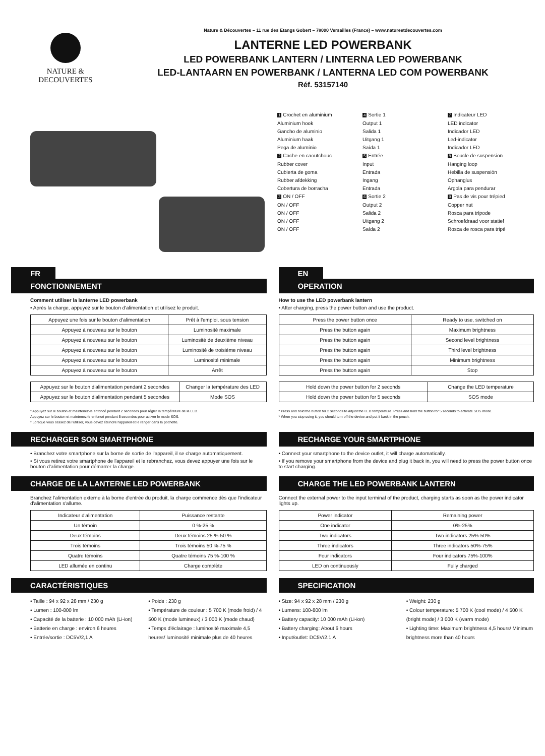NATURE &
DECOUVERTES
Nature & Découvertes – 11 rue des Etangs Gobert – 78000 Versailles (France) – www.natureetdecouvertes.com
LANTERNE LED POWERBANK
LED POWERBANK LANTERN / LINTERNA LED POWERBANK
LED-LANTAARN EN POWERBANK / LANTERNA LED COM POWERBANK
Réf. 53157140
1 Crochet en aluminium
Aluminium hook
Gancho de aluminio
Aluminium haak
Pega de alumínio
2 Cache en caoutchouc
Rubber cover
Cubierta de goma
Rubber afdekking
Cobertura de borracha
3 ON / OFF
ON / OFF
ON / OFF
ON / OFF
ON / OFF
4 Sortie 1
Output 1
Salida 1
Uitgang 1
Saída 1
5 Entrée
Input
Entrada
Ingang
Entrada
6 Sortie 2
Output 2
Salida 2
Uitgang 2
Saída 2
7 Indicateur LED
LED indicator
Indicador LED
Led-indicator
Indicador LED
8 Boucle de suspension
Hanging loop
Hebilla de suspensión
Ophanglus
Argola para pendurar
9 Pas de vis pour trépied
Copper nut
Rosca para trípode
Schroefdraad voor statief
Rosca de rosca para tripé
FR
FONCTIONNEMENT
Comment utiliser la lanterne LED powerbank
• Après la charge, appuyez sur le bouton d'alimentation et utilisez le produit.
| Appuyez une fois sur le bouton d'alimentation | Prêt à l'emploi, sous tension |
| Appuyez à nouveau sur le bouton | Luminosité maximale |
| Appuyez à nouveau sur le bouton | Luminosité de deuxième niveau |
| Appuyez à nouveau sur le bouton | Luminosité de troisième niveau |
| Appuyez à nouveau sur le bouton | Luminosité minimale |
| Appuyez à nouveau sur le bouton | Arrêt |
| Appuyez sur le bouton d'alimentation pendant 2 secondes | Changer la température des LED |
| Appuyez sur le bouton d'alimentation pendant 5 secondes | Mode SOS |
* Appuyez sur le bouton et maintenez-le enfoncé pendant 2 secondes pour régler la température de la LED.
Appuyez sur le bouton et maintenez-le enfoncé pendant 5 secondes pour activer le mode SOS.
* Lorsque vous cessez de l'utiliser, vous devez éteindre l'appareil et le ranger dans la pochette.
RECHARGER SON SMARTPHONE
• Branchez votre smartphone sur la borne de sortie de l'appareil, il se charge automatiquement.
• Si vous retirez votre smartphone de l'appareil et le rebranchez, vous devez appuyer une fois sur le bouton d'alimentation pour démarrer la charge.
CHARGE DE LA LANTERNE LED POWERBANK
Branchez l'alimentation externe à la borne d'entrée du produit, la charge commence dès que l'indicateur d'alimentation s'allume.
| Indicateur d'alimentation | Puissance restante |
| Un témoin | 0 %-25 % |
| Deux témoins | Deux témoins 25 %-50 % |
| Trois témoins | Trois témoins 50 %-75 % |
| Quatre témoins | Quatre témoins 75 %-100 % |
| LED allumée en continu | Charge complète |
CARACTÉRISTIQUES
• Taille : 94 x 92 x 28 mm / 230 g
• Lumen : 100-800 lm
• Capacité de la batterie : 10 000 mAh (Li-ion)
• Batterie en charge : environ 6 heures
• Entrée/sortie : DC5V/2,1 A
• Poids : 230 g
• Température de couleur : 5 700 K (mode froid) / 4 500 K (mode lumineux) / 3 000 K (mode chaud)
• Temps d'éclairage : luminosité maximale 4,5 heures/ luminosité minimale plus de 40 heures
EN
OPERATION
How to use the LED powerbank lantern
• After charging, press the power button and use the product.
| Press the power button once | Ready to use, switched on |
| Press the button again | Maximum brightness |
| Press the button again | Second level brightness |
| Press the button again | Third level brightness |
| Press the button again | Minimum brightness |
| Press the button again | Stop |
| Hold down the power button for 2 seconds | Change the LED temperature |
| Hold down the power button for 5 seconds | SOS mode |
* Press and hold the button for 2 seconds to adjust the LED temperature. Press and hold the button for 5 seconds to activate SOS mode.
* When you stop using it, you should turn off the device and put it back in the pouch.
RECHARGE YOUR SMARTPHONE
• Connect your smartphone to the device outlet, it will charge automatically.
• If you remove your smartphone from the device and plug it back in, you will need to press the power button once to start charging.
CHARGE THE LED POWERBANK LANTERN
Connect the external power to the input terminal of the product, charging starts as soon as the power indicator lights up.
| Power indicator | Remaining power |
| One indicator | 0%-25% |
| Two indicators | Two indicators 25%-50% |
| Three indicators | Three indicators 50%-75% |
| Four indicators | Four indicators 75%-100% |
| LED on continuously | Fully charged |
SPECIFICATION
• Size: 94 x 92 x 28 mm / 230 g
• Lumens: 100-800 lm
• Battery capacity: 10 000 mAh (Li-ion)
• Battery charging: About 6 hours
• Input/outlet: DC5V/2.1 A
• Weight: 230 g
• Colour temperature: 5 700 K (cool mode) / 4 500 K (bright mode) / 3 000 K (warm mode)
• Lighting time: Maximum brightness 4,5 hours/ Minimum brightness more than 40 hours